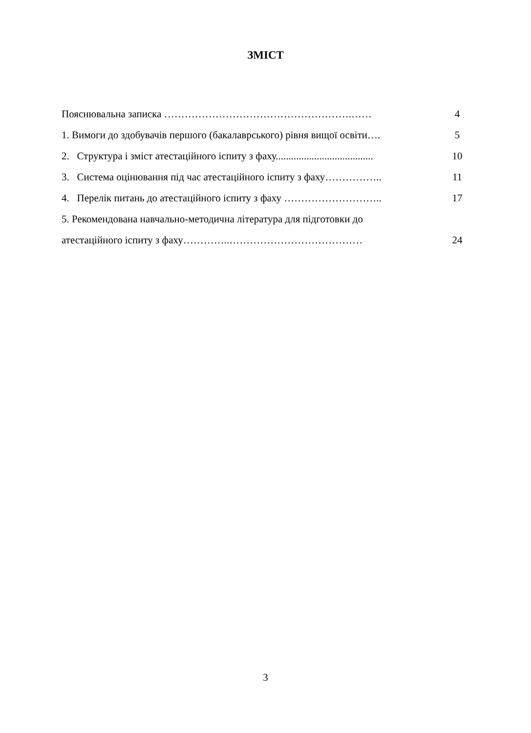ЗМІСТ
Пояснювальна записка ……………………………………………….…… 4
1. Вимоги до здобувачів першого (бакалаврського) рівня вищої освіти…. 5
2. Структура і зміст атестаційного іспиту з фаху...................................... 10
3. Система оцінювання під час атестаційного іспиту з фаху…………….. 11
4. Перелік питань до атестаційного іспиту з фаху ……………………….. 17
5. Рекомендована навчально-методична література для підготовки до
атестаційного іспиту з фаху…………..………………………………… 24
3